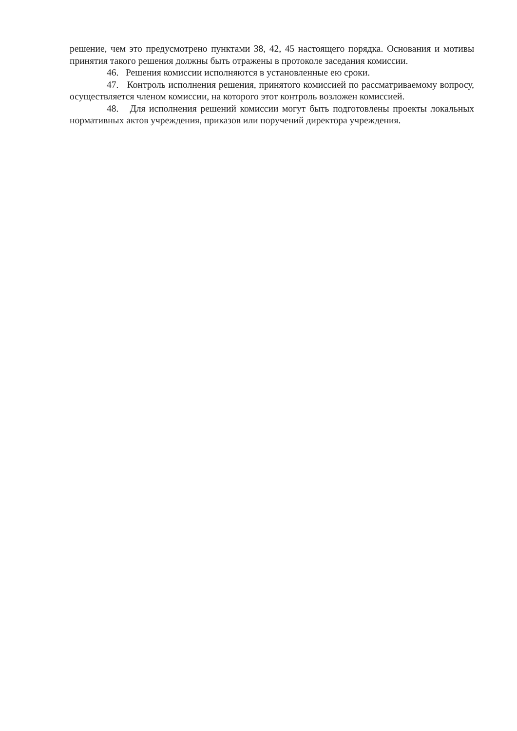решение, чем это предусмотрено пунктами 38, 42, 45 настоящего порядка. Основания и мотивы принятия такого решения должны быть отражены в протоколе заседания комиссии.
46. Решения комиссии исполняются в установленные ею сроки.
47. Контроль исполнения решения, принятого комиссией по рассматриваемому вопросу, осуществляется членом комиссии, на которого этот контроль возложен комиссией.
48. Для исполнения решений комиссии могут быть подготовлены проекты локальных нормативных актов учреждения, приказов или поручений директора учреждения.